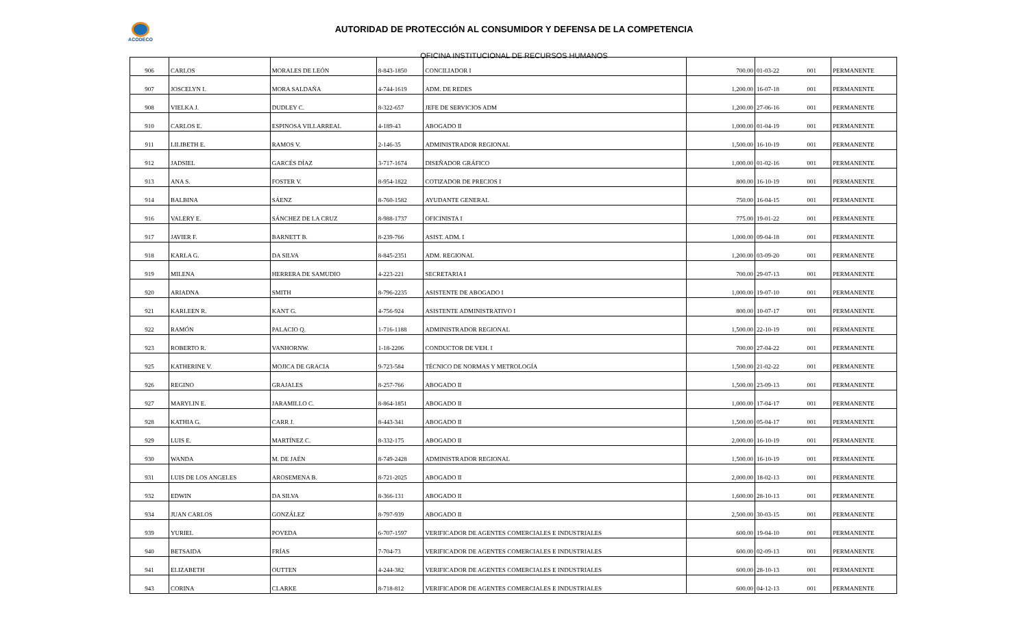ACODECO
AUTORIDAD DE PROTECCIÓN AL CONSUMIDOR Y DEFENSA DE LA COMPETENCIA
OFICINA INSTITUCIONAL DE RECURSOS HUMANOS
| 906 | CARLOS | MORALES DE LEÓN | 8-843-1850 | CONCILIADOR I | 700.00 | 01-03-22 | 001 | PERMANENTE |
| 907 | JOSCELYN I. | MORA SALDAÑA | 4-744-1619 | ADM. DE REDES | 1,200.00 | 16-07-18 | 001 | PERMANENTE |
| 908 | VIELKA J. | DUDLEY C. | 8-322-657 | JEFE DE SERVICIOS ADM | 1,200.00 | 27-06-16 | 001 | PERMANENTE |
| 910 | CARLOS E. | ESPINOSA VILLARREAL | 4-189-43 | ABOGADO II | 1,000.00 | 01-04-19 | 001 | PERMANENTE |
| 911 | LILIBETH E. | RAMOS V. | 2-146-35 | ADMINISTRADOR REGIONAL | 1,500.00 | 16-10-19 | 001 | PERMANENTE |
| 912 | JADSIEL | GARCÉS DÍAZ | 3-717-1674 | DISEÑADOR GRÁFICO | 1,000.00 | 01-02-16 | 001 | PERMANENTE |
| 913 | ANA S. | FOSTER V. | 8-954-1822 | COTIZADOR DE PRECIOS I | 800.00 | 16-10-19 | 001 | PERMANENTE |
| 914 | BALBINA | SÁENZ | 8-760-1582 | AYUDANTE GENERAL | 750.00 | 16-04-15 | 001 | PERMANENTE |
| 916 | VALERY E. | SÁNCHEZ DE LA CRUZ | 8-988-1737 | OFICINISTA I | 775.00 | 19-01-22 | 001 | PERMANENTE |
| 917 | JAVIER F. | BARNETT B. | 8-239-766 | ASIST. ADM. I | 1,000.00 | 09-04-18 | 001 | PERMANENTE |
| 918 | KARLA G. | DA SILVA | 8-845-2351 | ADM. REGIONAL | 1,200.00 | 03-09-20 | 001 | PERMANENTE |
| 919 | MILENA | HERRERA DE SAMUDIO | 4-223-221 | SECRETARIA I | 700.00 | 29-07-13 | 001 | PERMANENTE |
| 920 | ARIADNA | SMITH | 8-796-2235 | ASISTENTE DE ABOGADO I | 1,000.00 | 19-07-10 | 001 | PERMANENTE |
| 921 | KARLEEN R. | KANT G. | 4-756-924 | ASISTENTE ADMINISTRATIVO I | 800.00 | 10-07-17 | 001 | PERMANENTE |
| 922 | RAMÓN | PALACIO Q. | 1-716-1188 | ADMINISTRADOR REGIONAL | 1,500.00 | 22-10-19 | 001 | PERMANENTE |
| 923 | ROBERTO R. | VANHORNW. | 1-18-2206 | CONDUCTOR DE VEH. I | 700.00 | 27-04-22 | 001 | PERMANENTE |
| 925 | KATHERINE V. | MOJICA DE GRACIA | 9-723-584 | TÉCNICO DE NORMAS Y METROLOGÍA | 1,500.00 | 21-02-22 | 001 | PERMANENTE |
| 926 | REGINO | GRAJALES | 8-257-766 | ABOGADO II | 1,500.00 | 23-09-13 | 001 | PERMANENTE |
| 927 | MARYLIN E. | JARAMILLO C. | 8-864-1851 | ABOGADO II | 1,000.00 | 17-04-17 | 001 | PERMANENTE |
| 928 | KATHIA G. | CARR J. | 8-443-341 | ABOGADO II | 1,500.00 | 05-04-17 | 001 | PERMANENTE |
| 929 | LUIS E. | MARTÍNEZ C. | 8-332-175 | ABOGADO II | 2,000.00 | 16-10-19 | 001 | PERMANENTE |
| 930 | WANDA | M. DE JAÉN | 8-749-2428 | ADMINISTRADOR REGIONAL | 1,500.00 | 16-10-19 | 001 | PERMANENTE |
| 931 | LUIS DE LOS ANGELES | AROSEMENA B. | 8-721-2025 | ABOGADO II | 2,000.00 | 18-02-13 | 001 | PERMANENTE |
| 932 | EDWIN | DA SILVA | 8-366-131 | ABOGADO II | 1,600.00 | 28-10-13 | 001 | PERMANENTE |
| 934 | JUAN CARLOS | GONZÁLEZ | 8-797-939 | ABOGADO II | 2,500.00 | 30-03-15 | 001 | PERMANENTE |
| 939 | YURIEL | POVEDA | 6-707-1597 | VERIFICADOR DE AGENTES COMERCIALES E INDUSTRIALES | 600.00 | 19-04-10 | 001 | PERMANENTE |
| 940 | BETSAIDA | FRÍAS | 7-704-73 | VERIFICADOR DE AGENTES COMERCIALES E INDUSTRIALES | 600.00 | 02-09-13 | 001 | PERMANENTE |
| 941 | ELIZABETH | OUTTEN | 4-244-382 | VERIFICADOR DE AGENTES COMERCIALES E INDUSTRIALES | 600.00 | 28-10-13 | 001 | PERMANENTE |
| 943 | CORINA | CLARKE | 8-718-812 | VERIFICADOR DE AGENTES COMERCIALES E INDUSTRIALES | 600.00 | 04-12-13 | 001 | PERMANENTE |